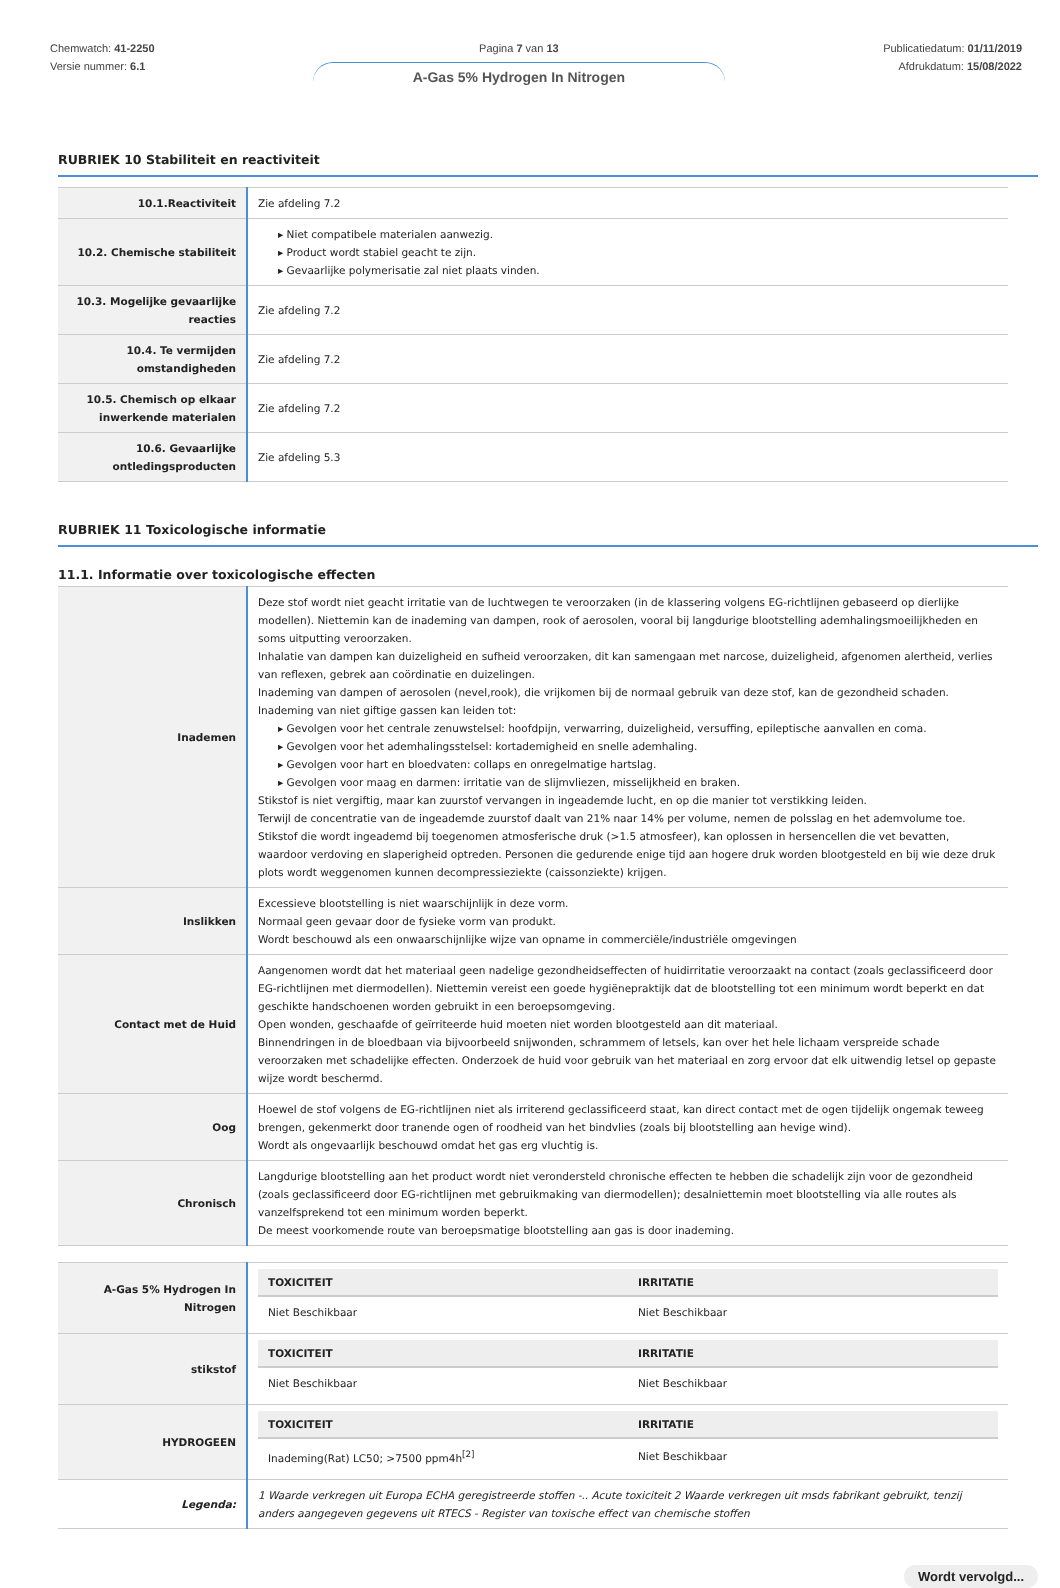Chemwatch: 41-2250
Versie nummer: 6.1
Pagina 7 van 13
A-Gas 5% Hydrogen In Nitrogen
Publicatiedatum: 01/11/2019
Afdrukdatum: 15/08/2022
RUBRIEK 10 Stabiliteit en reactiviteit
| 10.1.Reactiviteit | Zie afdeling 7.2 |
| 10.2. Chemische stabiliteit | Niet compatibele materialen aanwezig. Product wordt stabiel geacht te zijn. Gevaarlijke polymerisatie zal niet plaats vinden. |
| 10.3. Mogelijke gevaarlijke reacties | Zie afdeling 7.2 |
| 10.4. Te vermijden omstandigheden | Zie afdeling 7.2 |
| 10.5. Chemisch op elkaar inwerkende materialen | Zie afdeling 7.2 |
| 10.6. Gevaarlijke ontledingsproducten | Zie afdeling 5.3 |
RUBRIEK 11 Toxicologische informatie
11.1. Informatie over toxicologische effecten
| Inademen | Deze stof wordt niet geacht irritatie van de luchtwegen te veroorzaken (in de klassering volgens EG-richtlijnen gebaseerd op dierlijke modellen). Niettemin kan de inademing van dampen, rook of aerosolen, vooral bij langdurige blootstelling ademhalingsmoeilijkheden en soms uitputting veroorzaken. Inhalatie van dampen kan duizeligheid en sufheid veroorzaken, dit kan samengaan met narcose, duizeligheid, afgenomen alertheid, verlies van reflexen, gebrek aan coördinatie en duizelingen. Inademing van dampen of aerosolen (nevel,rook), die vrijkomen bij de normaal gebruik van deze stof, kan de gezondheid schaden. Inademing van niet giftige gassen kan leiden tot: Gevolgen voor het centrale zenuwstelsel: hoofdpijn, verwarring, duizeligheid, versuffing, epileptische aanvallen en coma. Gevolgen voor het ademhalingsstelsel: kortademigheid en snelle ademhaling. Gevolgen voor hart en bloedvaten: collaps en onregelmatige hartslag. Gevolgen voor maag en darmen: irritatie van de slijmvliezen, misselijkheid en braken. Stikstof is niet vergiftig, maar kan zuurstof vervangen in ingeademde lucht, en op die manier tot verstikking leiden. Terwijl de concentratie van de ingeademde zuurstof daalt van 21% naar 14% per volume, nemen de polsslag en het ademvolume toe. Stikstof die wordt ingeademd bij toegenomen atmosferische druk (>1.5 atmosfeer), kan oplossen in hersencellen die vet bevatten, waardoor verdoving en slaperigheid optreden. Personen die gedurende enige tijd aan hogere druk worden blootgesteld en bij wie deze druk plots wordt weggenomen kunnen decompressieziekte (caissonziekte) krijgen. |
| Inslikken | Excessieve blootstelling is niet waarschijnlijk in deze vorm. Normaal geen gevaar door de fysieke vorm van produkt. Wordt beschouwd als een onwaarschijnlijke wijze van opname in commerciële/industriële omgevingen |
| Contact met de Huid | Aangenomen wordt dat het materiaal geen nadelige gezondheidseffecten of huidirritatie veroorzaakt na contact (zoals geclassificeerd door EG-richtlijnen met diermodellen). Niettemin vereist een goede hygiënepraktijk dat de blootstelling tot een minimum wordt beperkt en dat geschikte handschoenen worden gebruikt in een beroepsomgeving. Open wonden, geschaafde of geïrriteerde huid moeten niet worden blootgesteld aan dit materiaal. Binnendringen in de bloedbaan via bijvoorbeeld snijwonden, schrammem of letsels, kan over het hele lichaam verspreide schade veroorzaken met schadelijke effecten. Onderzoek de huid voor gebruik van het materiaal en zorg ervoor dat elk uitwendig letsel op gepaste wijze wordt beschermd. |
| Oog | Hoewel de stof volgens de EG-richtlijnen niet als irriterend geclassificeerd staat, kan direct contact met de ogen tijdelijk ongemak teweeg brengen, gekenmerkt door tranende ogen of roodheid van het bindvlies (zoals bij blootstelling aan hevige wind). Wordt als ongevaarlijk beschouwd omdat het gas erg vluchtig is. |
| Chronisch | Langdurige blootstelling aan het product wordt niet verondersteld chronische effecten te hebben die schadelijk zijn voor de gezondheid (zoals geclassificeerd door EG-richtlijnen met gebruikmaking van diermodellen); desalniettemin moet blootstelling via alle routes als vanzelfsprekend tot een minimum worden beperkt. De meest voorkomende route van beroepsmatige blootstelling aan gas is door inademing. |
| A-Gas 5% Hydrogen In Nitrogen | / TOXICITEIT / IRRITATIE / / --- / --- / / Niet Beschikbaar / Niet Beschikbaar / |
| stikstof | / TOXICITEIT / IRRITATIE / / --- / --- / / Niet Beschikbaar / Niet Beschikbaar / |
| HYDROGEEN | / TOXICITEIT / IRRITATIE / / --- / --- / / Inademing(Rat) LC50; >7500 ppm4h<sup>[2]</sup> / Niet Beschikbaar / |
| Legenda: | 1 Waarde verkregen uit Europa ECHA geregistreerde stoffen -.. Acute toxiciteit 2 Waarde verkregen uit msds fabrikant gebruikt, tenzij anders aangegeven gegevens uit RTECS - Register van toxische effect van chemische stoffen |
Wordt vervolgd...